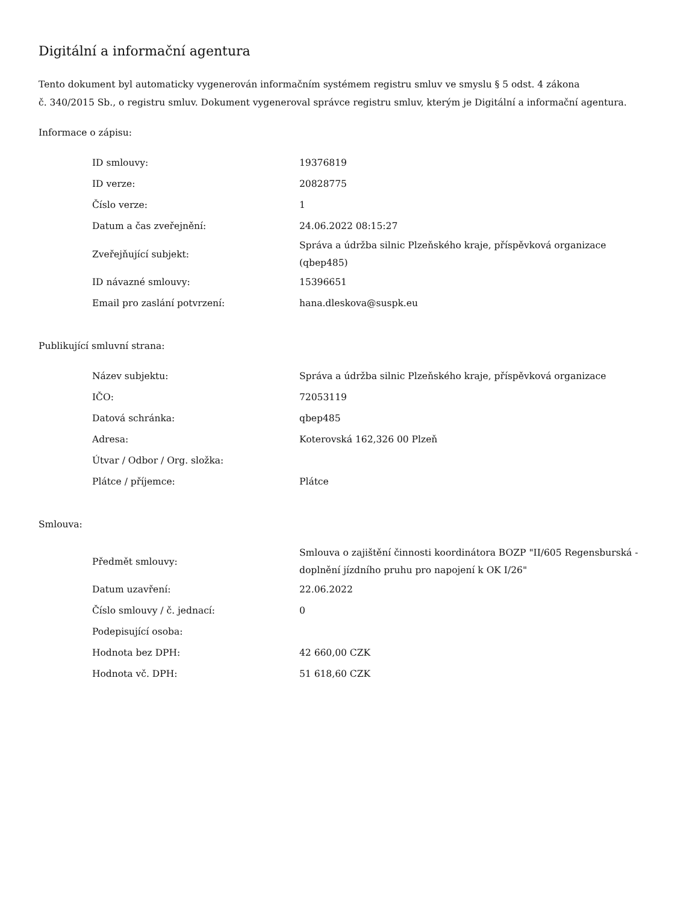Digitální a informační agentura
Tento dokument byl automaticky vygenerován informačním systémem registru smluv ve smyslu § 5 odst. 4 zákona
č. 340/2015 Sb., o registru smluv. Dokument vygeneroval správce registru smluv, kterým je Digitální a informační agentura.
Informace o zápisu:
| ID smlouvy: | 19376819 |
| ID verze: | 20828775 |
| Číslo verze: | 1 |
| Datum a čas zveřejnění: | 24.06.2022 08:15:27 |
| Zveřejňující subjekt: | Správa a údržba silnic Plzeňského kraje, příspěvková organizace (qbep485) |
| ID návazné smlouvy: | 15396651 |
| Email pro zaslání potvrzení: | hana.dleskova@suspk.eu |
Publikující smluvní strana:
| Název subjektu: | Správa a údržba silnic Plzeňského kraje, příspěvková organizace |
| IČO: | 72053119 |
| Datová schránka: | qbep485 |
| Adresa: | Koterovská 162,326 00 Plzeň |
| Útvar / Odbor / Org. složka: | |
| Plátce / příjemce: | Plátce |
Smlouva:
| Předmět smlouvy: | Smlouva o zajištění činnosti koordinátora BOZP "II/605 Regensburská - doplnění jízdního pruhu pro napojení k OK I/26" |
| Datum uzavření: | 22.06.2022 |
| Číslo smlouvy / č. jednací: | 0 |
| Podepisující osoba: | |
| Hodnota bez DPH: | 42 660,00 CZK |
| Hodnota vč. DPH: | 51 618,60 CZK |